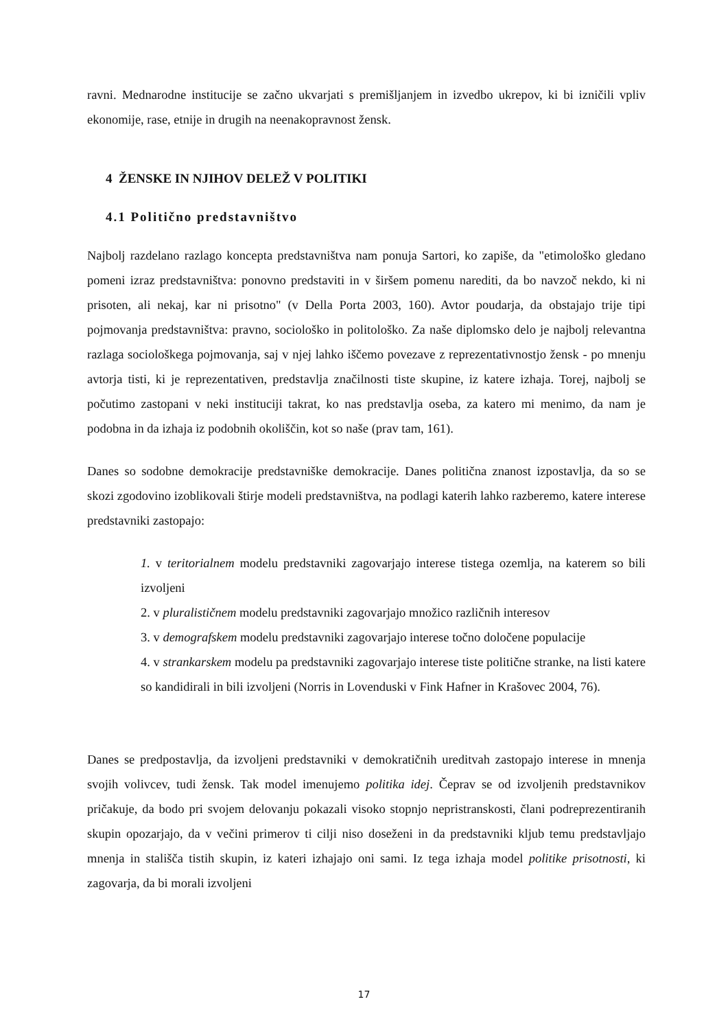ravni. Mednarodne institucije se začno ukvarjati s premišljanjem in izvedbo ukrepov, ki bi izničili vpliv ekonomije, rase, etnije in drugih na neenakopravnost žensk.
4 ŽENSKE IN NJIHOV DELEŽ V POLITIKI
4.1 Politično predstavništvo
Najbolj razdelano razlago koncepta predstavništva nam ponuja Sartori, ko zapiše, da "etimološko gledano pomeni izraz predstavništva: ponovno predstaviti in v širšem pomenu narediti, da bo navzoč nekdo, ki ni prisoten, ali nekaj, kar ni prisotno" (v Della Porta 2003, 160). Avtor poudarja, da obstajajo trije tipi pojmovanja predstavništva: pravno, sociološko in politološko. Za naše diplomsko delo je najbolj relevantna razlaga sociološkega pojmovanja, saj v njej lahko iščemo povezave z reprezentativnostjo žensk - po mnenju avtorja tisti, ki je reprezentativen, predstavlja značilnosti tiste skupine, iz katere izhaja. Torej, najbolj se počutimo zastopani v neki instituciji takrat, ko nas predstavlja oseba, za katero mi menimo, da nam je podobna in da izhaja iz podobnih okoliščin, kot so naše (prav tam, 161).
Danes so sodobne demokracije predstavniške demokracije. Danes politična znanost izpostavlja, da so se skozi zgodovino izoblikovali štirje modeli predstavništva, na podlagi katerih lahko razberemo, katere interese predstavniki zastopajo:
1. v teritorialnem modelu predstavniki zagovarjajo interese tistega ozemlja, na katerem so bili izvoljeni
2. v pluralističnem modelu predstavniki zagovarjajo množico različnih interesov
3. v demografskem modelu predstavniki zagovarjajo interese točno določene populacije
4. v strankarskem modelu pa predstavniki zagovarjajo interese tiste politične stranke, na listi katere so kandidirali in bili izvoljeni (Norris in Lovenduski v Fink Hafner in Krašovec 2004, 76).
Danes se predpostavlja, da izvoljeni predstavniki v demokratičnih ureditvah zastopajo interese in mnenja svojih volivcev, tudi žensk. Tak model imenujemo politika idej. Čeprav se od izvoljenih predstavnikov pričakuje, da bodo pri svojem delovanju pokazali visoko stopnjo nepristranskosti, člani podreprezentiranih skupin opozarjajo, da v večini primerov ti cilji niso doseženi in da predstavniki kljub temu predstavljajo mnenja in stališča tistih skupin, iz kateri izhajajo oni sami. Iz tega izhaja model politike prisotnosti, ki zagovarja, da bi morali izvoljeni
17